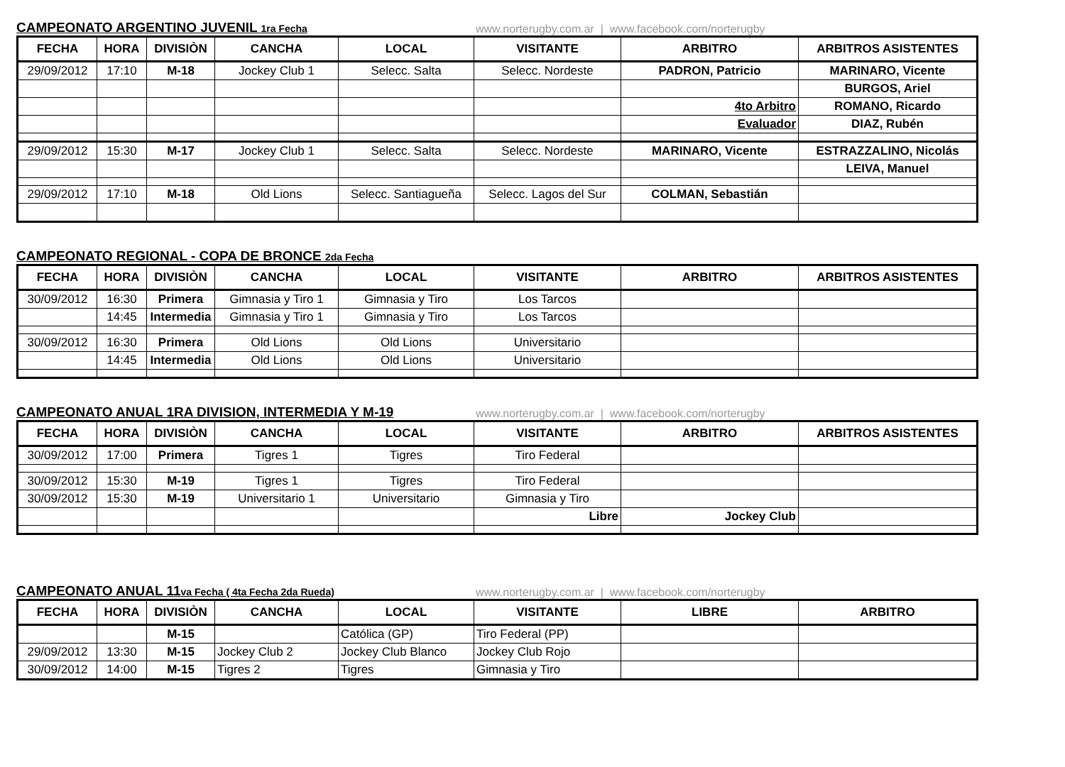CAMPEONATO ARGENTINO JUVENIL 1ra Fecha www.norterugby.com.ar | www.facebook.com/norterugby
| FECHA | HORA | DIVISIÒN | CANCHA | LOCAL | VISITANTE | ARBITRO | ARBITROS ASISTENTES |
| --- | --- | --- | --- | --- | --- | --- | --- |
| 29/09/2012 | 17:10 | M-18 | Jockey Club 1 | Selecc. Salta | Selecc. Nordeste | PADRON, Patricio | MARINARO, Vicente |
| | | | | | | | BURGOS, Ariel |
| | | | | | | 4to Arbitro | ROMANO, Ricardo |
| | | | | | | Evaluador | DIAZ, Rubén |
| 29/09/2012 | 15:30 | M-17 | Jockey Club 1 | Selecc. Salta | Selecc. Nordeste | MARINARO, Vicente | ESTRAZZALINO, Nicolás |
| | | | | | | | LEIVA, Manuel |
| 29/09/2012 | 17:10 | M-18 | Old Lions | Selecc. Santiagueña | Selecc. Lagos del Sur | COLMAN, Sebastián | |
CAMPEONATO REGIONAL - COPA DE BRONCE 2da Fecha
| FECHA | HORA | DIVISIÒN | CANCHA | LOCAL | VISITANTE | ARBITRO | ARBITROS ASISTENTES |
| --- | --- | --- | --- | --- | --- | --- | --- |
| 30/09/2012 | 16:30 | Primera | Gimnasia y Tiro 1 | Gimnasia y Tiro | Los Tarcos | | |
| | 14:45 | Intermedia | Gimnasia y Tiro 1 | Gimnasia y Tiro | Los Tarcos | | |
| 30/09/2012 | 16:30 | Primera | Old Lions | Old Lions | Universitario | | |
| | 14:45 | Intermedia | Old Lions | Old Lions | Universitario | | |
CAMPEONATO ANUAL 1RA DIVISION, INTERMEDIA Y M-19 www.norterugby.com.ar | www.facebook.com/norterugby
| FECHA | HORA | DIVISIÒN | CANCHA | LOCAL | VISITANTE | ARBITRO | ARBITROS ASISTENTES |
| --- | --- | --- | --- | --- | --- | --- | --- |
| 30/09/2012 | 17:00 | Primera | Tigres 1 | Tigres | Tiro Federal | | |
| 30/09/2012 | 15:30 | M-19 | Tigres 1 | Tigres | Tiro Federal | | |
| 30/09/2012 | 15:30 | M-19 | Universitario 1 | Universitario | Gimnasia y Tiro | | |
| | | | | | Libre | Jockey Club | |
CAMPEONATO ANUAL 11va Fecha ( 4ta Fecha 2da Rueda) www.norterugby.com.ar | www.facebook.com/norterugby
| FECHA | HORA | DIVISIÒN | CANCHA | LOCAL | VISITANTE | LIBRE | ARBITRO |
| --- | --- | --- | --- | --- | --- | --- | --- |
| | | M-15 | | Católica (GP) | Tiro Federal (PP) | | |
| 29/09/2012 | 13:30 | M-15 | Jockey Club 2 | Jockey Club Blanco | Jockey Club Rojo | | |
| 30/09/2012 | 14:00 | M-15 | Tigres 2 | Tigres | Gimnasia y Tiro | | |